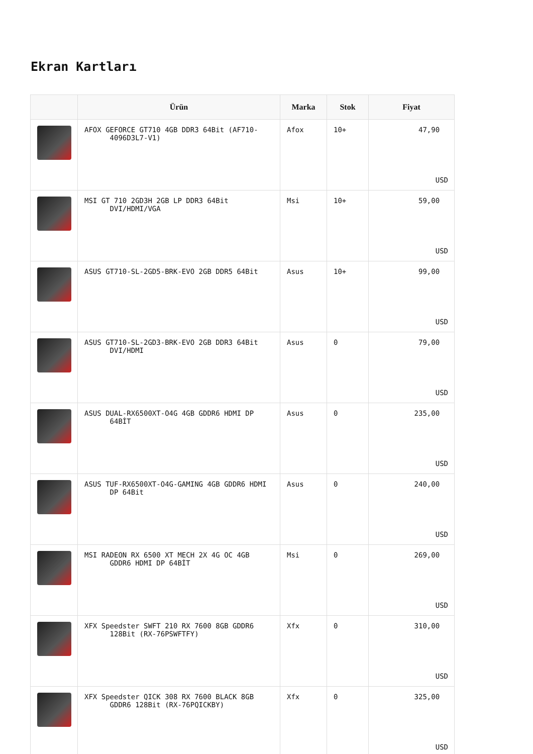Ekran Kartları
| | Ürün | Marka | Stok | Fiyat |
| --- | --- | --- | --- | --- |
| | AFOX GEFORCE GT710 4GB DDR3 64Bit (AF710- 4096D3L7-V1) | Afox | 10+ | 47,90 USD |
| | MSI GT 710 2GD3H 2GB LP DDR3 64Bit DVI/HDMI/VGA | Msi | 10+ | 59,00 USD |
| | ASUS GT710-SL-2GD5-BRK-EVO 2GB DDR5 64Bit | Asus | 10+ | 99,00 USD |
| | ASUS GT710-SL-2GD3-BRK-EVO 2GB DDR3 64Bit DVI/HDMI | Asus | 0 | 79,00 USD |
| | ASUS DUAL-RX6500XT-O4G 4GB GDDR6 HDMI DP 64BİT | Asus | 0 | 235,00 USD |
| | ASUS TUF-RX6500XT-O4G-GAMING 4GB GDDR6 HDMI DP 64Bit | Asus | 0 | 240,00 USD |
| | MSI RADEON RX 6500 XT MECH 2X 4G OC 4GB GDDR6 HDMI DP 64BİT | Msi | 0 | 269,00 USD |
| | XFX Speedster SWFT 210 RX 7600 8GB GDDR6 128Bit (RX-76PSWFTFY) | Xfx | 0 | 310,00 USD |
| | XFX Speedster QICK 308 RX 7600 BLACK 8GB GDDR6 128Bit (RX-76PQICKBY) | Xfx | 0 | 325,00 USD |